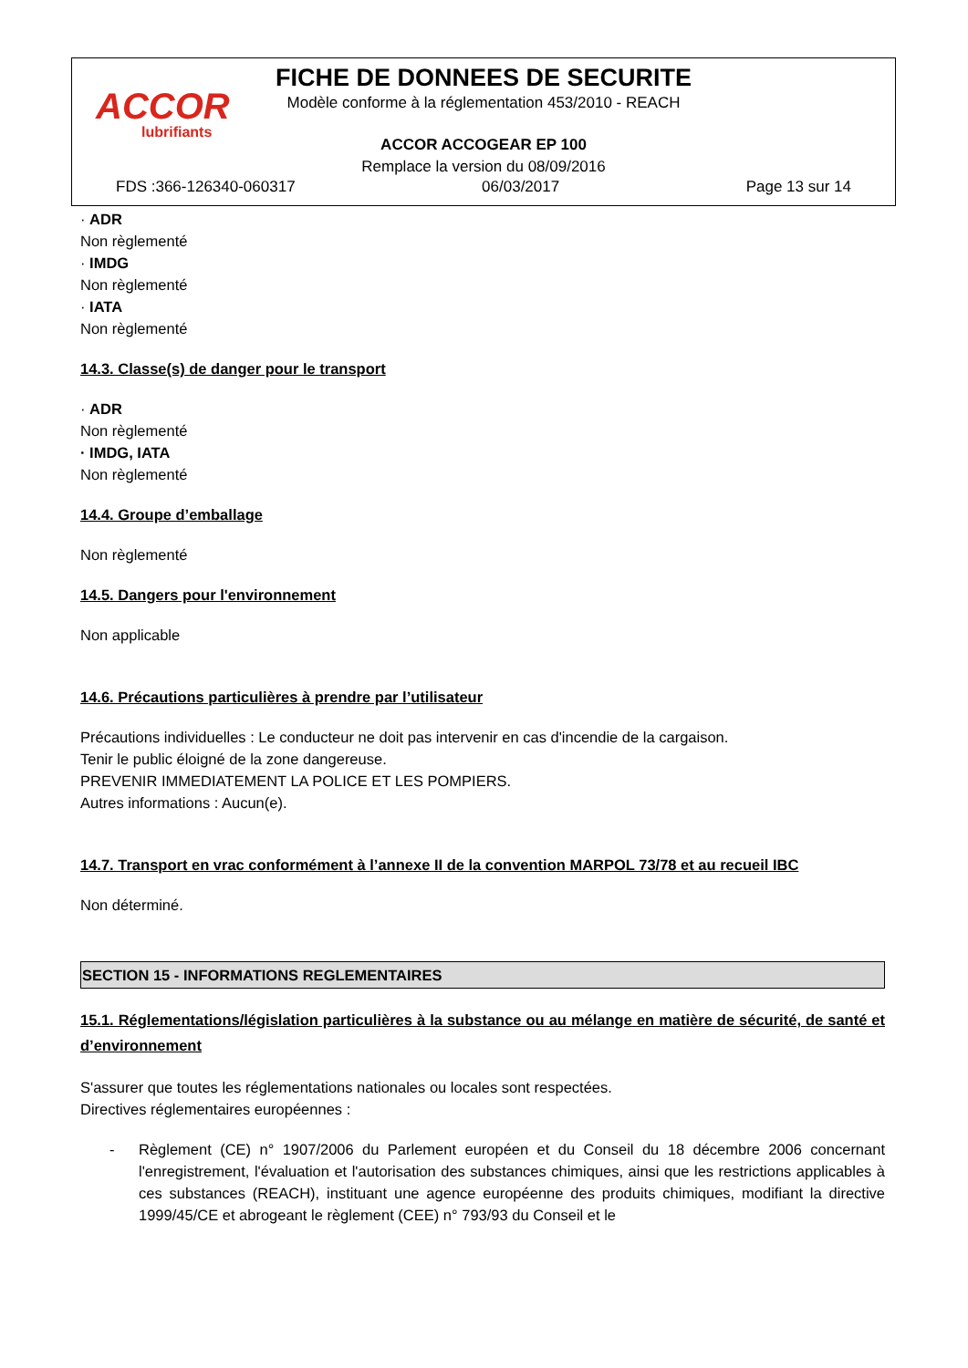ACCOR
lubrifiants
FICHE DE DONNEES DE SECURITE
Modèle conforme à la réglementation 453/2010 - REACH
ACCOR ACCOGEAR EP 100
Remplace la version du 08/09/2016
FDS :366-126340-060317 06/03/2017 Page 13 sur 14
· ADR
Non règlementé
· IMDG
Non règlementé
· IATA
Non règlementé
14.3. Classe(s) de danger pour le transport
· ADR
Non règlementé
· IMDG, IATA
Non règlementé
14.4. Groupe d’emballage
Non règlementé
14.5. Dangers pour l'environnement
Non applicable
14.6. Précautions particulières à prendre par l’utilisateur
Précautions individuelles : Le conducteur ne doit pas intervenir en cas d'incendie de la cargaison.
Tenir le public éloigné de la zone dangereuse.
PREVENIR IMMEDIATEMENT LA POLICE ET LES POMPIERS.
Autres informations : Aucun(e).
14.7. Transport en vrac conformément à l’annexe II de la convention MARPOL 73/78 et au recueil IBC
Non déterminé.
SECTION 15 - INFORMATIONS REGLEMENTAIRES
15.1. Réglementations/législation particulières à la substance ou au mélange en matière de sécurité, de santé et d’environnement
S'assurer que toutes les réglementations nationales ou locales sont respectées.
Directives réglementaires européennes :
- Règlement (CE) n° 1907/2006 du Parlement européen et du Conseil du 18 décembre 2006 concernant l'enregistrement, l'évaluation et l'autorisation des substances chimiques, ainsi que les restrictions applicables à ces substances (REACH), instituant une agence européenne des produits chimiques, modifiant la directive 1999/45/CE et abrogeant le règlement (CEE) n° 793/93 du Conseil et le